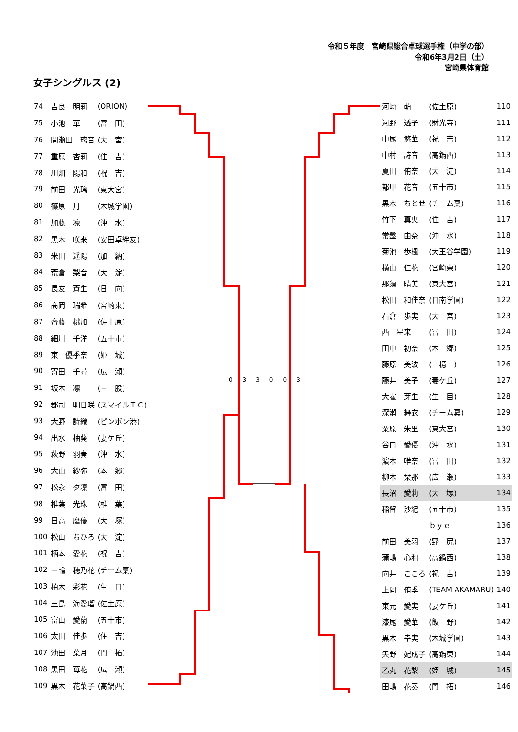令和５年度　宮崎県総合卓球選手権（中学の部）
令和6年3月2日（土）
宮崎県体育館
女子シングルス (2)
| 74 | 吉良 明莉 | (ORION) |
| 75 | 小池 華 | (富 田) |
| 76 | 間瀬田 璃音 | (大 宮) |
| 77 | 重原 杏莉 | (住 吉) |
| 78 | 川畑 陽和 | (祝 吉) |
| 79 | 前田 光璃 | (東大宮) |
| 80 | 篠原 月 | (木城学園) |
| 81 | 加藤 凛 | (沖 水) |
| 82 | 黒木 咲来 | (安田卓絆友) |
| 83 | 米田 遥陽 | (加 納) |
| 84 | 荒倉 梨音 | (大 淀) |
| 85 | 長友 蒼生 | (日 向) |
| 86 | 髙岡 瑞希 | (宮崎東) |
| 87 | 齊藤 桃加 | (佐土原) |
| 88 | 細川 千洋 | (五十市) |
| 89 | 東 優季奈 | (姫 城) |
| 90 | 寄田 千尋 | (広 瀬) |
| 91 | 坂本 凛 | (三 股) |
| 92 | 郡司 明日咲 | (スマイルＴＣ) |
| 93 | 大野 詩織 | (ピンポン港) |
| 94 | 出水 柚葵 | (妻ケ丘) |
| 95 | 萩野 羽奏 | (沖 水) |
| 96 | 大山 紗弥 | (本 郷) |
| 97 | 松永 夕凜 | (富 田) |
| 98 | 椎葉 光珠 | (椎 葉) |
| 99 | 日高 磨優 | (大 塚) |
| 100 | 松山 ちひろ | (大 淀) |
| 101 | 柄本 愛花 | (祝 吉) |
| 102 | 三輪 穂乃花 | (チーム稟) |
| 103 | 柏木 彩花 | (生 目) |
| 104 | 三島 海愛瑠 | (佐土原) |
| 105 | 富山 愛蘭 | (五十市) |
| 106 | 太田 佳歩 | (住 吉) |
| 107 | 池田 葉月 | (門 拓) |
| 108 | 黒田 苺花 | (広 瀬) |
| 109 | 黒木 花菜子 | (高鍋西) |
033003
| 河崎 萌 | (佐土原) | 110 |
| 河野 透子 | (財光寺) | 111 |
| 中尾 悠華 | (祝 吉) | 112 |
| 中村 詩音 | (高鍋西) | 113 |
| 夏田 侑奈 | (大 淀) | 114 |
| 都甲 花音 | (五十市) | 115 |
| 黒木 ちとせ | (チーム稟) | 116 |
| 竹下 真央 | (住 吉) | 117 |
| 常盤 由奈 | (沖 水) | 118 |
| 菊池 歩楓 | (大王谷学園) | 119 |
| 横山 仁花 | (宮崎東) | 120 |
| 那須 晴美 | (東大宮) | 121 |
| 松田 和佳奈 | (日南学園) | 122 |
| 石倉 歩実 | (大 宮) | 123 |
| 西 星来 | (富 田) | 124 |
| 田中 初奈 | (本 郷) | 125 |
| 藤原 美波 | ( 檍 ) | 126 |
| 藤井 美子 | (妻ケ丘) | 127 |
| 大霍 芽生 | (生 目) | 128 |
| 深瀬 舞衣 | (チーム稟) | 129 |
| 粟原 朱里 | (東大宮) | 130 |
| 谷口 愛優 | (沖 水) | 131 |
| 濵本 唯奈 | (富 田) | 132 |
| 柳本 栞那 | (広 瀬) | 133 |
| 長沼 愛莉 | (大 塚) | 134 |
| 稲留 沙紀 | (五十市) | 135 |
| | ｂｙｅ | 136 |
| 前田 美羽 | (野 尻) | 137 |
| 蒲嶋 心和 | (高鍋西) | 138 |
| 向井 こころ | (祝 吉) | 139 |
| 上岡 侑季 | (TEAM AKAMARU) | 140 |
| 東元 愛実 | (妻ケ丘) | 141 |
| 漆尾 愛華 | (飯 野) | 142 |
| 黒木 幸実 | (木城学園) | 143 |
| 矢野 妃成子 | (高鍋東) | 144 |
| 乙丸 花梨 | (姫 城) | 145 |
| 田嶋 花奏 | (門 拓) | 146 |